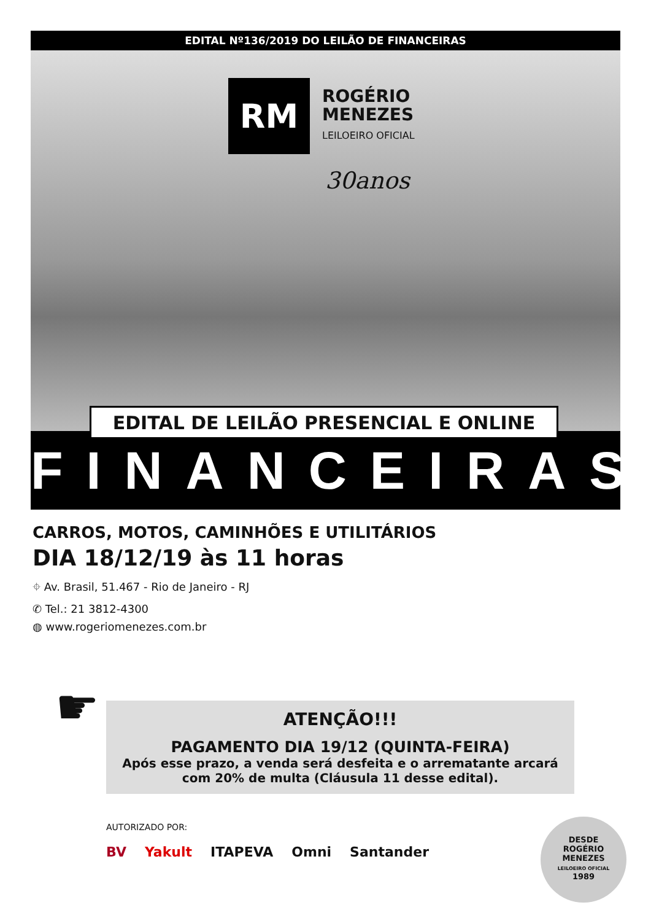EDITAL Nº136/2019 DO LEILÃO DE FINANCEIRAS
RM
ROGÉRIO
MENEZES
LEILOEIRO OFICIAL
30anos
EDITAL DE LEILÃO PRESENCIAL E ONLINE
FINANCEIRAS
CARROS, MOTOS, CAMINHÕES E UTILITÁRIOS
DIA 18/12/19 às 11 horas
⌖ Av. Brasil, 51.467 - Rio de Janeiro - RJ
✆ Tel.: 21 3812-4300
◍ www.rogeriomenezes.com.br
☛
ATENÇÃO!!!
PAGAMENTO DIA 19/12 (QUINTA-FEIRA)
Após esse prazo, a venda será desfeita e o arrematante arcará com 20% de multa (Cláusula 11 desse edital).
AUTORIZADO POR:
BV Yakult ITAPEVA Omni Santander
DESDE
ROGÉRIO
MENEZES
LEILOEIRO OFICIAL
1989